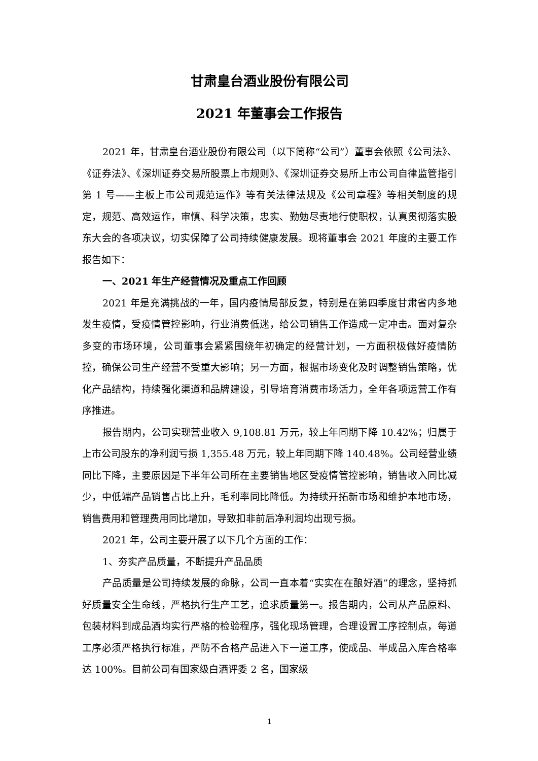甘肃皇台酒业股份有限公司
2021 年董事会工作报告
2021 年，甘肃皇台酒业股份有限公司（以下简称“公司”）董事会依照《公司法》、《证券法》、《深圳证券交易所股票上市规则》、《深圳证券交易所上市公司自律监管指引第 1 号——主板上市公司规范运作》等有关法律法规及《公司章程》等相关制度的规定，规范、高效运作，审慎、科学决策，忠实、勤勉尽责地行使职权，认真贯彻落实股东大会的各项决议，切实保障了公司持续健康发展。现将董事会 2021 年度的主要工作报告如下：
一、2021 年生产经营情况及重点工作回顾
2021 年是充满挑战的一年，国内疫情局部反复，特别是在第四季度甘肃省内多地发生疫情，受疫情管控影响，行业消费低迷，给公司销售工作造成一定冲击。面对复杂多变的市场环境，公司董事会紧紧围绕年初确定的经营计划，一方面积极做好疫情防控，确保公司生产经营不受重大影响；另一方面，根据市场变化及时调整销售策略，优化产品结构，持续强化渠道和品牌建设，引导培育消费市场活力，全年各项运营工作有序推进。
报告期内，公司实现营业收入 9,108.81 万元，较上年同期下降 10.42%；归属于上市公司股东的净利润亏损 1,355.48 万元，较上年同期下降 140.48%。公司经营业绩同比下降，主要原因是下半年公司所在主要销售地区受疫情管控影响，销售收入同比减少，中低端产品销售占比上升，毛利率同比降低。为持续开拓新市场和维护本地市场，销售费用和管理费用同比增加，导致扣非前后净利润均出现亏损。
2021 年，公司主要开展了以下几个方面的工作：
1、夯实产品质量，不断提升产品品质
产品质量是公司持续发展的命脉，公司一直本着“实实在在酿好酒”的理念，坚持抓好质量安全生命线，严格执行生产工艺，追求质量第一。报告期内，公司从产品原料、包装材料到成品酒均实行严格的检验程序，强化现场管理，合理设置工序控制点，每道工序必须严格执行标准，严防不合格产品进入下一道工序，使成品、半成品入库合格率达 100%。目前公司有国家级白酒评委 2 名，国家级
1